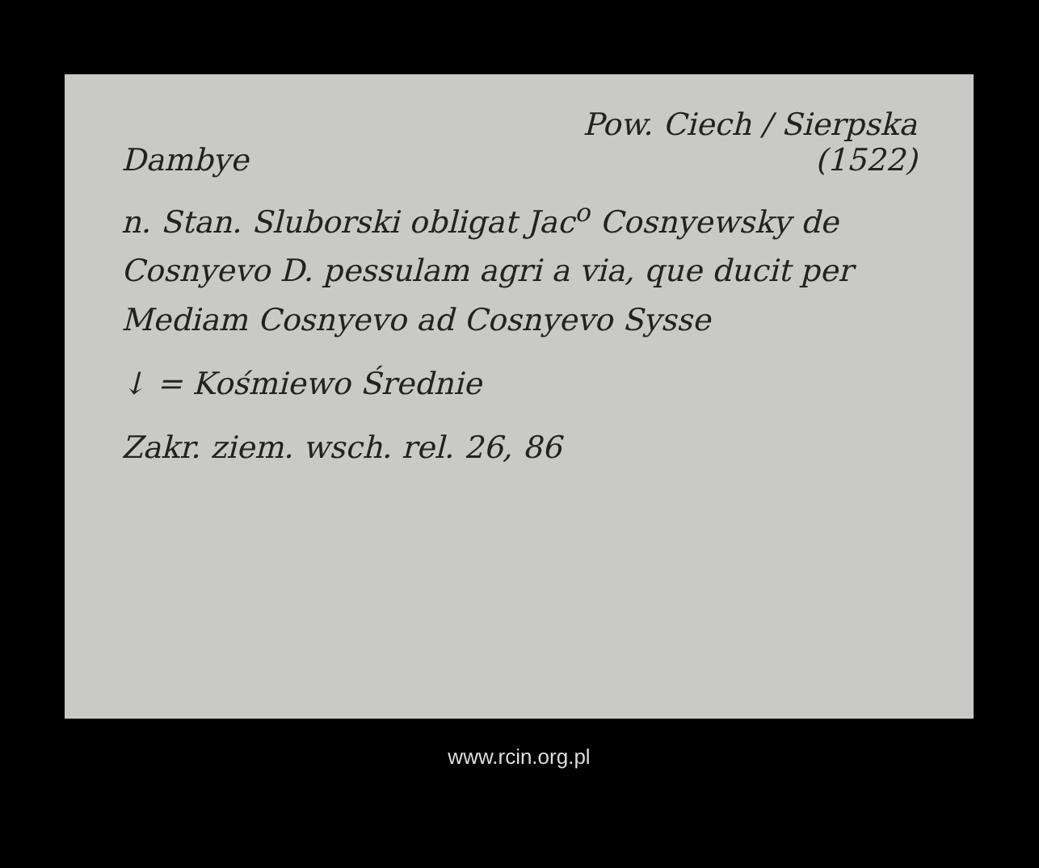Pow. Ciech / Sierpska
Dambye (1522)
n. Stan. Sluborski obligat Jac<sup>o</sup> Cosnyewsky de Cosnyevo D. pessulam agri a via, que ducit per Mediam Cosnyevo ad Cosnyevo Sysse
↓ = Kośmiewo Średnie
Zakr. ziem. wsch. rel. 26, 86
www.rcin.org.pl